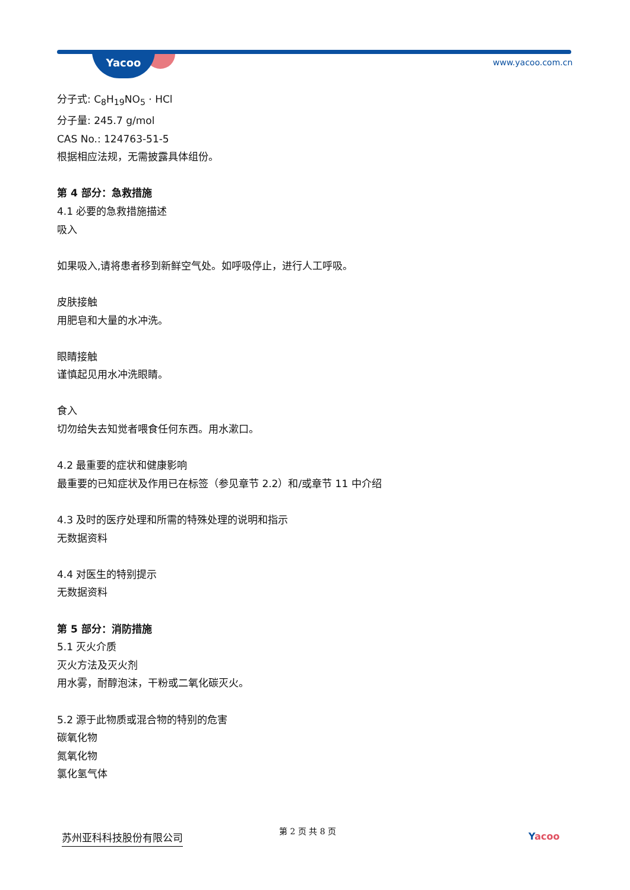Yacoo www.yacoo.com.cn
分子式: C<sub>8</sub>H<sub>19</sub>NO<sub>5</sub> · HCl
分子量: 245.7 g/mol
CAS No.: 124763-51-5
根据相应法规，无需披露具体组份。
第 4 部分：急救措施
4.1 必要的急救措施描述
吸入
如果吸入,请将患者移到新鲜空气处。如呼吸停止，进行人工呼吸。
皮肤接触
用肥皂和大量的水冲洗。
眼睛接触
谨慎起见用水冲洗眼睛。
食入
切勿给失去知觉者喂食任何东西。用水漱口。
4.2 最重要的症状和健康影响
最重要的已知症状及作用已在标签（参见章节 2.2）和/或章节 11 中介绍
4.3 及时的医疗处理和所需的特殊处理的说明和指示
无数据资料
4.4 对医生的特别提示
无数据资料
第 5 部分：消防措施
5.1 灭火介质
灭火方法及灭火剂
用水雾，耐醇泡沫，干粉或二氧化碳灭火。
5.2 源于此物质或混合物的特别的危害
碳氧化物
氮氧化物
氯化氢气体
苏州亚科科技股份有限公司 第 2 页 共 8 页
Yacoo